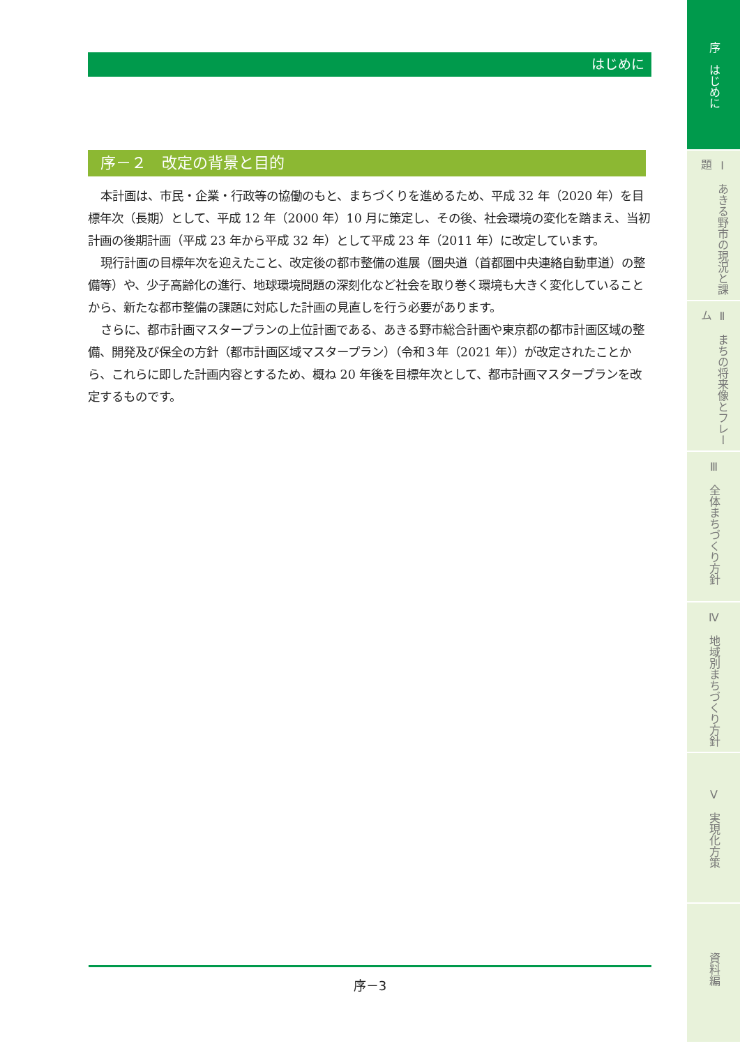はじめに
序－２　改定の背景と目的
本計画は、市民・企業・行政等の協働のもと、まちづくりを進めるため、平成 32 年（2020 年）を目標年次（長期）として、平成 12 年（2000 年）10 月に策定し、その後、社会環境の変化を踏まえ、当初計画の後期計画（平成 23 年から平成 32 年）として平成 23 年（2011 年）に改定しています。
現行計画の目標年次を迎えたこと、改定後の都市整備の進展（圏央道（首都圏中央連絡自動車道）の整備等）や、少子高齢化の進行、地球環境問題の深刻化など社会を取り巻く環境も大きく変化していることから、新たな都市整備の課題に対応した計画の見直しを行う必要があります。
さらに、都市計画マスタープランの上位計画である、あきる野市総合計画や東京都の都市計画区域の整備、開発及び保全の方針（都市計画区域マスタープラン）（令和３年（2021 年））が改定されたことから、これらに即した計画内容とするため、概ね 20 年後を目標年次として、都市計画マスタープランを改定するものです。
序－3
序　はじめに
Ⅰ　あきる野市の現況と課題
Ⅱ　まちの将来像とフレーム
Ⅲ　全体まちづくり方針
Ⅳ　地域別まちづくり方針
Ⅴ　実現化方策
資料編